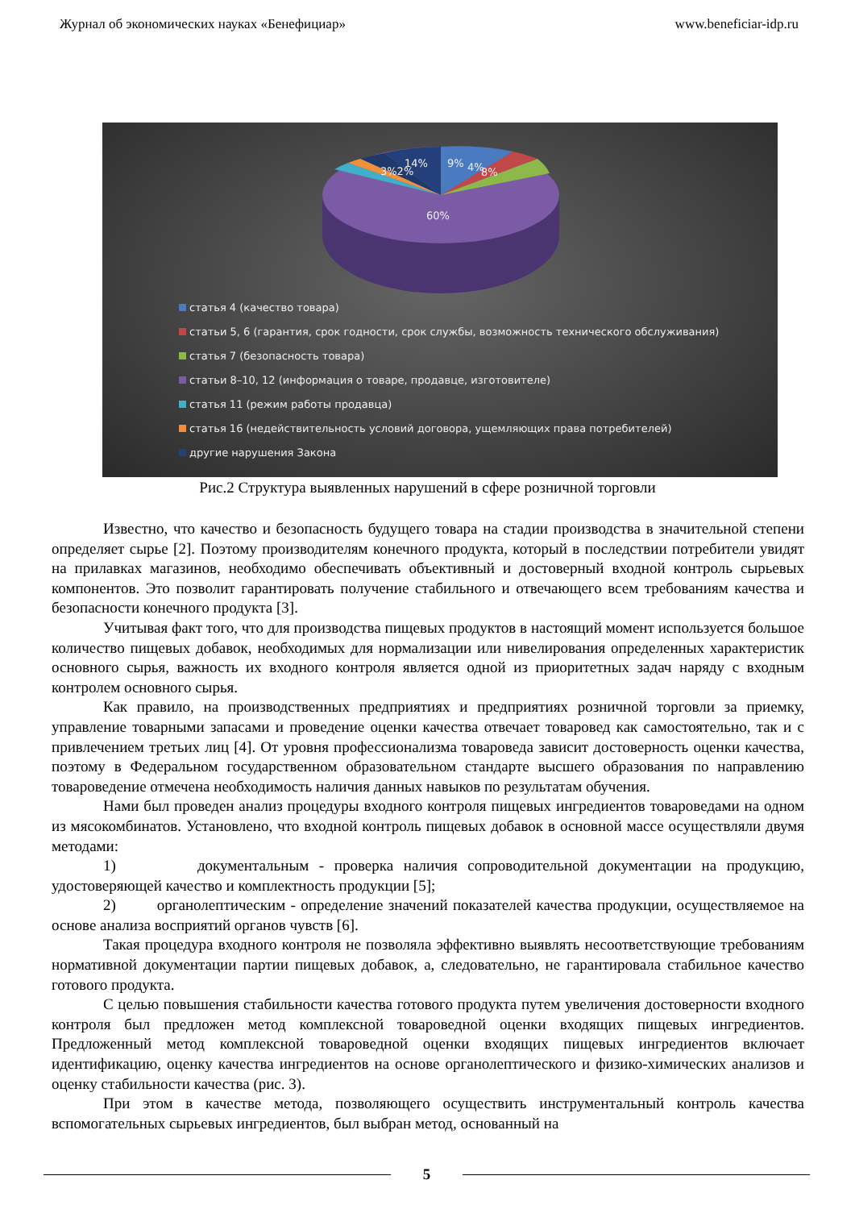Журнал об экономических науках «Бенефициар» www.beneficiar-idp.ru
14%
9%
4%
8%
3%2%
60%
статья 4 (качество товара)
статьи 5, 6 (гарантия, срок годности, срок службы, возможность технического обслуживания)
статья 7 (безопасность товара)
статьи 8–10, 12 (информация о товаре, продавце, изготовителе)
статья 11 (режим работы продавца)
статья 16 (недействительность условий договора, ущемляющих права потребителей)
другие нарушения Закона
Рис.2 Структура выявленных нарушений в сфере розничной торговли
Известно, что качество и безопасность будущего товара на стадии производства в значительной степени определяет сырье [2]. Поэтому производителям конечного продукта, который в последствии потребители увидят на прилавках магазинов, необходимо обеспечивать объективный и достоверный входной контроль сырьевых компонентов. Это позволит гарантировать получение стабильного и отвечающего всем требованиям качества и безопасности конечного продукта [3].
Учитывая факт того, что для производства пищевых продуктов в настоящий момент используется большое количество пищевых добавок, необходимых для нормализации или нивелирования определенных характеристик основного сырья, важность их входного контроля является одной из приоритетных задач наряду с входным контролем основного сырья.
Как правило, на производственных предприятиях и предприятиях розничной торговли за приемку, управление товарными запасами и проведение оценки качества отвечает товаровед как самостоятельно, так и с привлечением третьих лиц [4]. От уровня профессионализма товароведа зависит достоверность оценки качества, поэтому в Федеральном государственном образовательном стандарте высшего образования по направлению товароведение отмечена необходимость наличия данных навыков по результатам обучения.
Нами был проведен анализ процедуры входного контроля пищевых ингредиентов товароведами на одном из мясокомбинатов. Установлено, что входной контроль пищевых добавок в основной массе осуществляли двумя методами:
1) документальным - проверка наличия сопроводительной документации на продукцию, удостоверяющей качество и комплектность продукции [5];
2) органолептическим - определение значений показателей качества продукции, осуществляемое на основе анализа восприятий органов чувств [6].
Такая процедура входного контроля не позволяла эффективно выявлять несоответствующие требованиям нормативной документации партии пищевых добавок, а, следовательно, не гарантировала стабильное качество готового продукта.
С целью повышения стабильности качества готового продукта путем увеличения достоверности входного контроля был предложен метод комплексной товароведной оценки входящих пищевых ингредиентов. Предложенный метод комплексной товароведной оценки входящих пищевых ингредиентов включает идентификацию, оценку качества ингредиентов на основе органолептического и физико-химических анализов и оценку стабильности качества (рис. 3).
При этом в качестве метода, позволяющего осуществить инструментальный контроль качества вспомогательных сырьевых ингредиентов, был выбран метод, основанный на
5